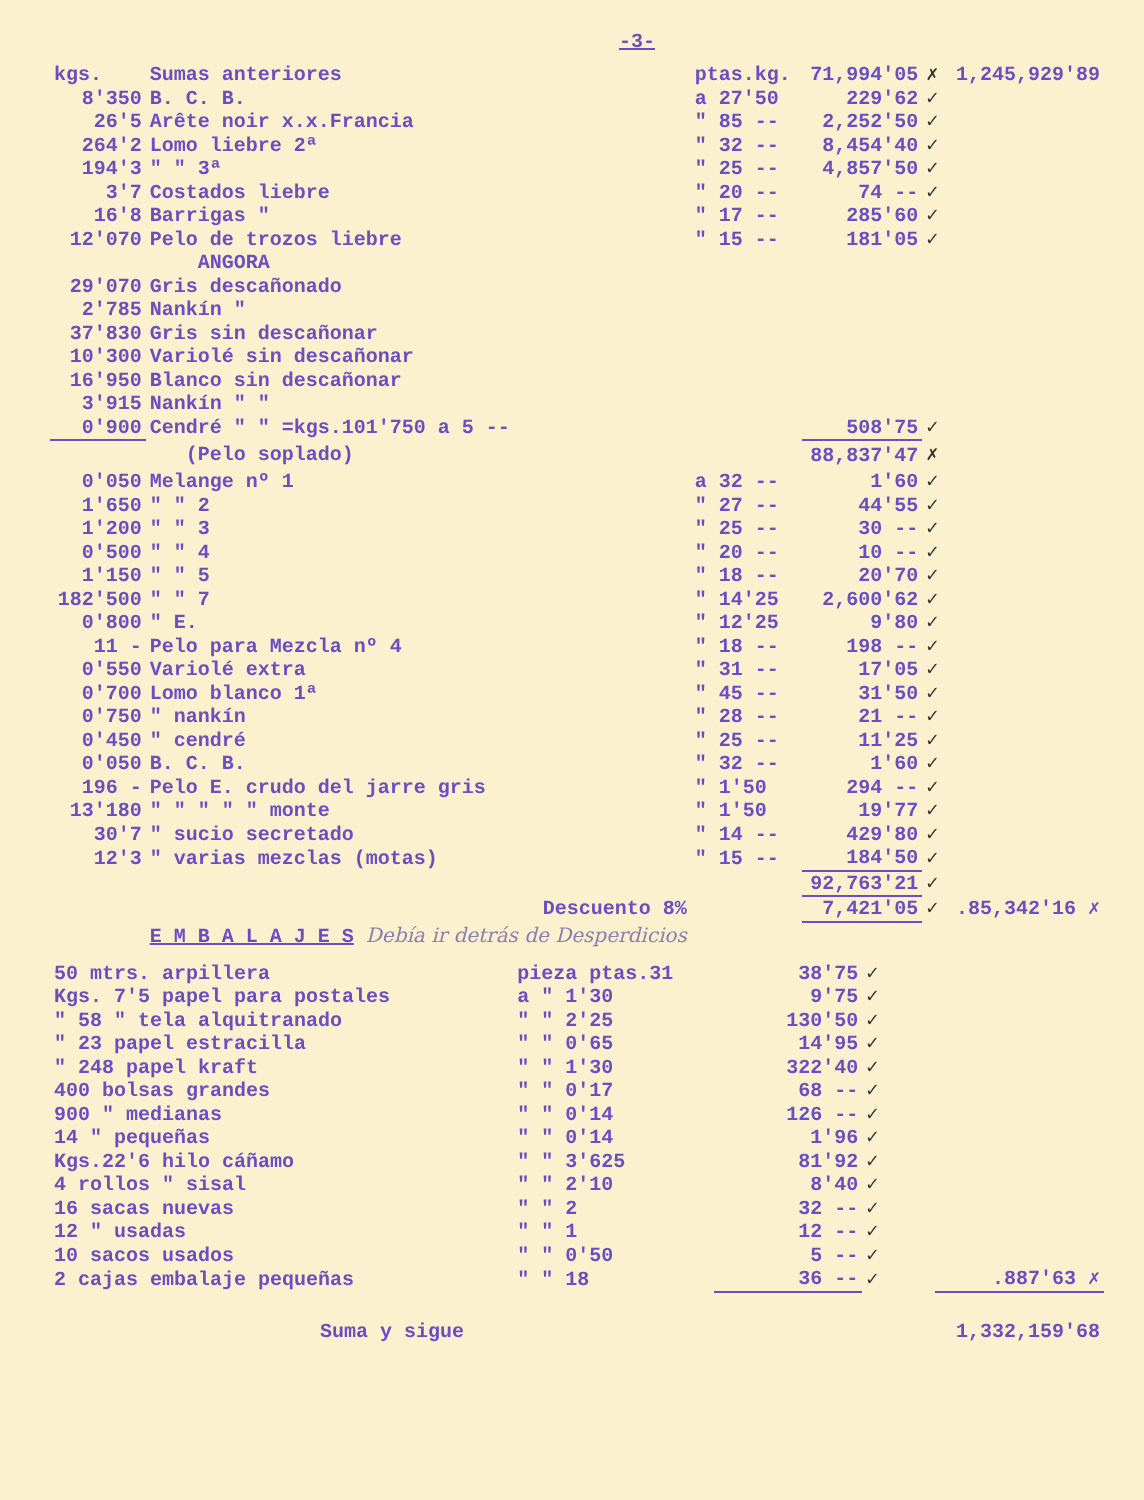-3-
| kgs. | Sumas anteriores | ptas.kg. | 71,994'05 | ✗ | 1,245,929'89 |
| 8'350 | B. C. B. | a 27'50 | 229'62 | ✓ | |
| 26'5 | Arête noir x.x.Francia | " 85 -- | 2,252'50 | ✓ | |
| 264'2 | Lomo liebre 2ª | " 32 -- | 8,454'40 | ✓ | |
| 194'3 | " " 3ª | " 25 -- | 4,857'50 | ✓ | |
| 3'7 | Costados liebre | " 20 -- | 74 -- | ✓ | |
| 16'8 | Barrigas " | " 17 -- | 285'60 | ✓ | |
| 12'070 | Pelo de trozos liebre | " 15 -- | 181'05 | ✓ | |
| | ANGORA | | | | |
| 29'070 | Gris descañonado | | | | |
| 2'785 | Nankín " | | | | |
| 37'830 | Gris sin descañonar | | | | |
| 10'300 | Variolé sin descañonar | | | | |
| 16'950 | Blanco sin descañonar | | | | |
| 3'915 | Nankín " " | | | | |
| 0'900 | Cendré " " =kgs.101'750 a 5 -- | | 508'75 | ✓ | |
| | (Pelo soplado) | | 88,837'47 | ✗ | |
| 0'050 | Melange nº 1 | a 32 -- | 1'60 | ✓ | |
| 1'650 | " " 2 | " 27 -- | 44'55 | ✓ | |
| 1'200 | " " 3 | " 25 -- | 30 -- | ✓ | |
| 0'500 | " " 4 | " 20 -- | 10 -- | ✓ | |
| 1'150 | " " 5 | " 18 -- | 20'70 | ✓ | |
| 182'500 | " " 7 | " 14'25 | 2,600'62 | ✓ | |
| 0'800 | " E. | " 12'25 | 9'80 | ✓ | |
| 11 - | Pelo para Mezcla nº 4 | " 18 -- | 198 -- | ✓ | |
| 0'550 | Variolé extra | " 31 -- | 17'05 | ✓ | |
| 0'700 | Lomo blanco 1ª | " 45 -- | 31'50 | ✓ | |
| 0'750 | " nankín | " 28 -- | 21 -- | ✓ | |
| 0'450 | " cendré | " 25 -- | 11'25 | ✓ | |
| 0'050 | B. C. B. | " 32 -- | 1'60 | ✓ | |
| 196 - | Pelo E. crudo del jarre gris | " 1'50 | 294 -- | ✓ | |
| 13'180 | " " " " " monte | " 1'50 | 19'77 | ✓ | |
| 30'7 | " sucio secretado | " 14 -- | 429'80 | ✓ | |
| 12'3 | " varias mezclas (motas) | " 15 -- | 184'50 | ✓ | |
| | | | 92,763'21 | ✓ | |
| | Descuento 8% | | 7,421'05 | ✓ | .85,342'16 ✗ |
| | E M B A L A J E S Debía ir detrás de Desperdicios | | | | |
| 50 mtrs. arpillera | pieza ptas.31 | 38'75 | ✓ | |
| Kgs. 7'5 papel para postales | a " 1'30 | 9'75 | ✓ | |
| " 58 " tela alquitranado | " " 2'25 | 130'50 | ✓ | |
| " 23 papel estracilla | " " 0'65 | 14'95 | ✓ | |
| " 248 papel kraft | " " 1'30 | 322'40 | ✓ | |
| 400 bolsas grandes | " " 0'17 | 68 -- | ✓ | |
| 900 " medianas | " " 0'14 | 126 -- | ✓ | |
| 14 " pequeñas | " " 0'14 | 1'96 | ✓ | |
| Kgs.22'6 hilo cáñamo | " " 3'625 | 81'92 | ✓ | |
| 4 rollos " sisal | " " 2'10 | 8'40 | ✓ | |
| 16 sacas nuevas | " " 2 | 32 -- | ✓ | |
| 12 " usadas | " " 1 | 12 -- | ✓ | |
| 10 sacos usados | " " 0'50 | 5 -- | ✓ | |
| 2 cajas embalaje pequeñas | " " 18 | 36 -- | ✓ | .887'63 ✗ |
| Suma y sigue | | | | 1,332,159'68 |